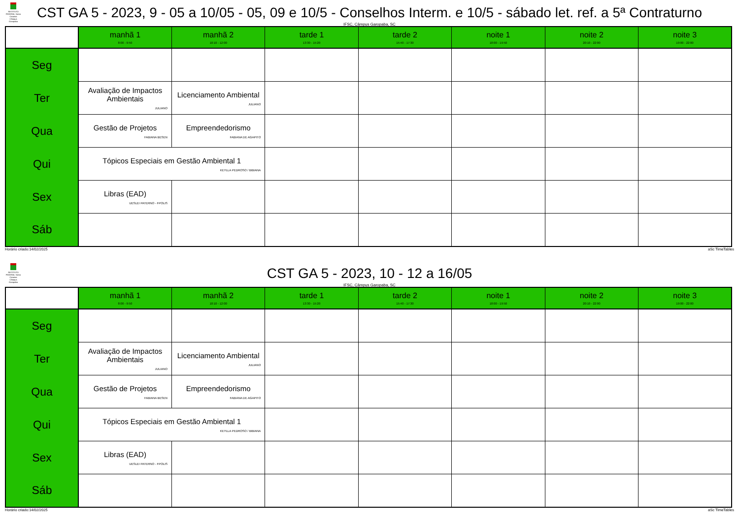INSTITUTO FEDERAL Santa Catarina Câmpus Garopaba
CST GA 5 - 2023, 9 - 05 a 10/05 - 05, 09 e 10/5 - Conselhos Interm. e 10/5 - sábado let. ref. a 5ª Contraturno
IFSC, Câmpus Garopaba, SC
| | manhã 1 8:00 - 9:50 | manhã 2 10:10 - 12:00 | tarde 1 13:30 - 15:20 | tarde 2 15:40 - 17:30 | noite 1 18:00 - 19:50 | noite 2 20:10 - 22:00 | noite 3 19:00 - 22:00 |
| --- | --- | --- | --- | --- | --- | --- | --- |
| Seg | | | | | | | |
| Ter | Avaliação de Impactos Ambientais JULIANO | Licenciamento Ambiental JULIANO | | | | | |
| Qua | Gestão de Projetos FABIANA BESEN | Empreendedorismo FABIANA DE AGAPITO | | | | | |
| Qui | Tópicos Especiais em Gestão Ambiental 1 KEYLLA PEDROSO / BIBIANA | | | | | | |
| Sex | Libras (EAD) UESLEI PATERNO - FPOLIS | | | | | | |
| Sáb | | | | | | | |
Horário criado:14/02/2025 aSc TimeTables
INSTITUTO FEDERAL Santa Catarina Câmpus Garopaba
CST GA 5 - 2023, 10 - 12 a 16/05
IFSC, Câmpus Garopaba, SC
| | manhã 1 8:00 - 9:50 | manhã 2 10:10 - 12:00 | tarde 1 13:30 - 15:20 | tarde 2 15:40 - 17:30 | noite 1 18:00 - 19:50 | noite 2 20:10 - 22:00 | noite 3 19:00 - 22:00 |
| --- | --- | --- | --- | --- | --- | --- | --- |
| Seg | | | | | | | |
| Ter | Avaliação de Impactos Ambientais JULIANO | Licenciamento Ambiental JULIANO | | | | | |
| Qua | Gestão de Projetos FABIANA BESEN | Empreendedorismo FABIANA DE AGAPITO | | | | | |
| Qui | Tópicos Especiais em Gestão Ambiental 1 KEYLLA PEDROSO / BIBIANA | | | | | | |
| Sex | Libras (EAD) UESLEI PATERNO - FPOLIS | | | | | | |
| Sáb | | | | | | | |
Horário criado:14/02/2025 aSc TimeTables